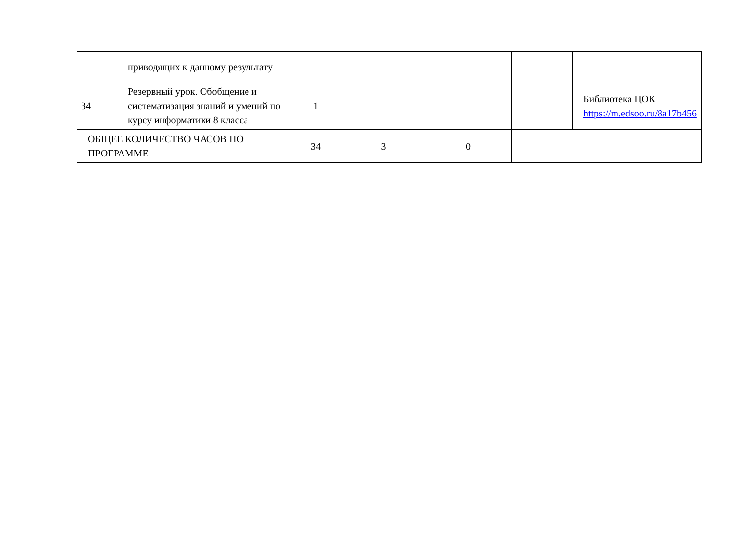| | приводящих к данному результату | | | | | |
| 34 | Резервный урок. Обобщение и систематизация знаний и умений по курсу информатики 8 класса | 1 | | | | Библиотека ЦОК https://m.edsoo.ru/8a17b456 |
| ОБЩЕЕ КОЛИЧЕСТВО ЧАСОВ ПО ПРОГРАММЕ | | 34 | 3 | 0 | | |